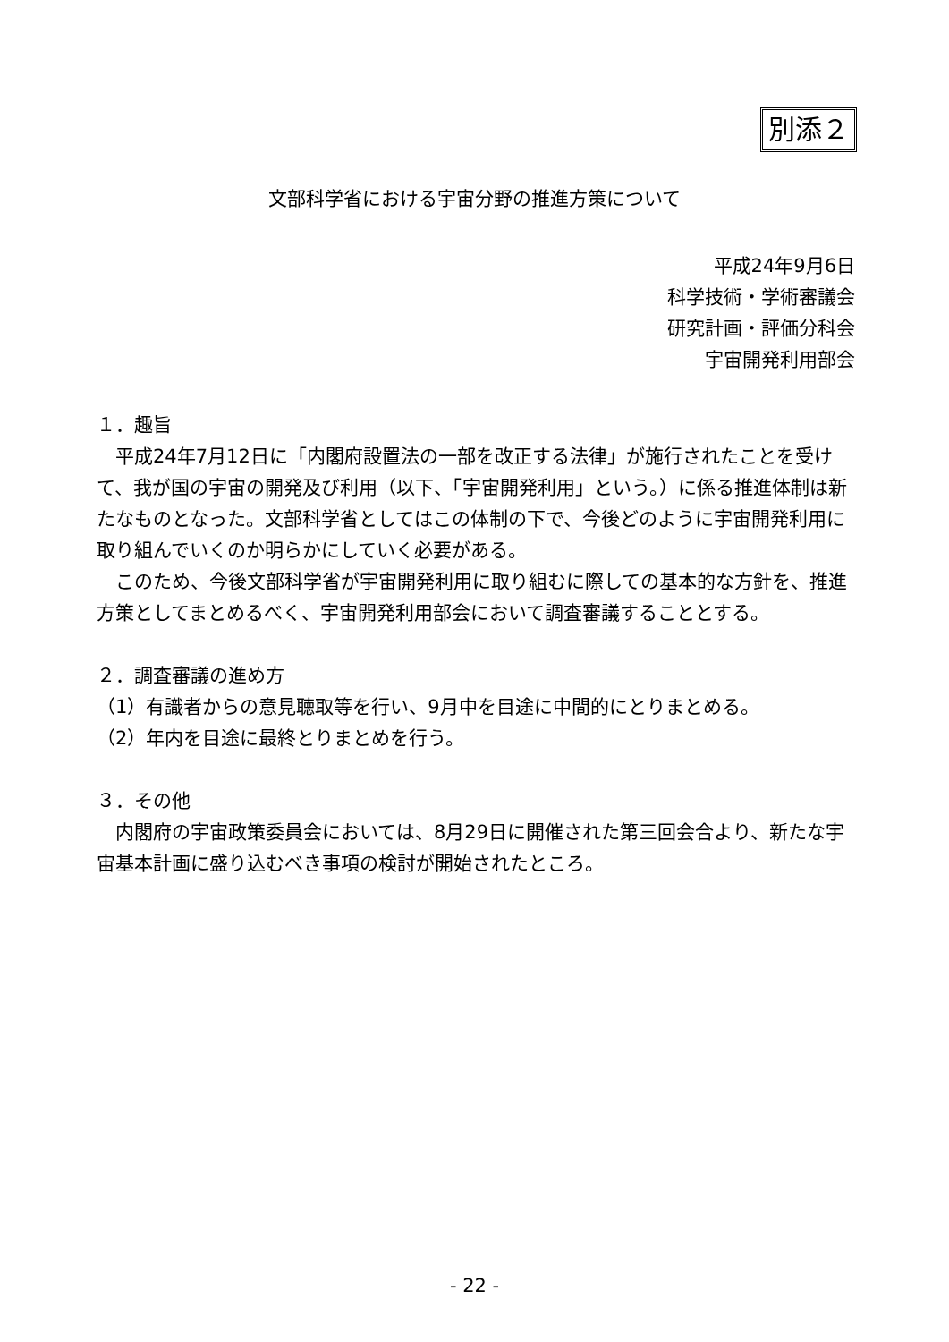別添２
文部科学省における宇宙分野の推進方策について
平成24年9月6日
科学技術・学術審議会
研究計画・評価分科会
宇宙開発利用部会
１．趣旨
　平成24年7月12日に「内閣府設置法の一部を改正する法律」が施行されたことを受けて、我が国の宇宙の開発及び利用（以下、「宇宙開発利用」という。）に係る推進体制は新たなものとなった。文部科学省としてはこの体制の下で、今後どのように宇宙開発利用に取り組んでいくのか明らかにしていく必要がある。
　このため、今後文部科学省が宇宙開発利用に取り組むに際しての基本的な方針を、推進方策としてまとめるべく、宇宙開発利用部会において調査審議することとする。
２．調査審議の進め方
（1）有識者からの意見聴取等を行い、9月中を目途に中間的にとりまとめる。
（2）年内を目途に最終とりまとめを行う。
３．その他
　内閣府の宇宙政策委員会においては、8月29日に開催された第三回会合より、新たな宇宙基本計画に盛り込むべき事項の検討が開始されたところ。
- 22 -